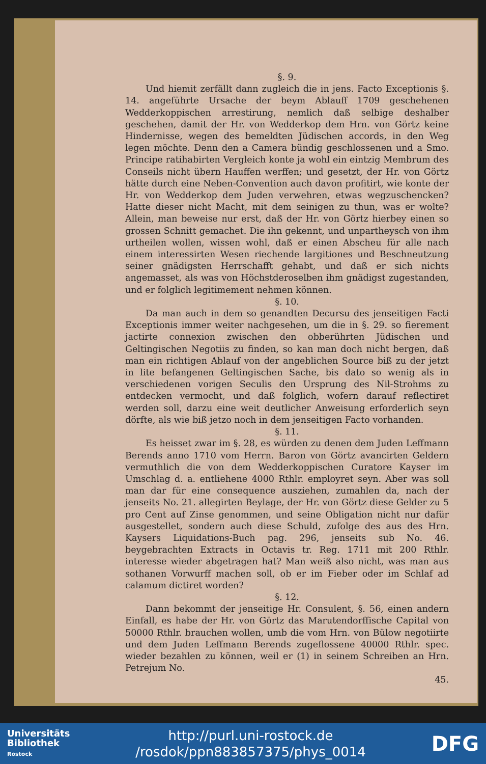§. 9.
Und hiemit zerfällt dann zugleich die in jens. Facto Exceptionis §. 14. angeführte Ursache der beym Ablauff 1709 geschehenen Wedderkoppischen arrestirung, nemlich daß selbige deshalber geschehen, damit der Hr. von Wedderkop dem Hrn. von Görtz keine Hindernisse, wegen des bemeldten Jüdischen accords, in den Weg legen möchte. Denn den a Camera bündig geschlossenen und a Smo. Principe ratihabirten Vergleich konte ja wohl ein eintzig Membrum des Conseils nicht übern Hauffen werffen; und gesetzt, der Hr. von Görtz hätte durch eine Neben-Convention auch davon profitirt, wie konte der Hr. von Wedderkop dem Juden verwehren, etwas wegzuschencken? Hatte dieser nicht Macht, mit dem seinigen zu thun, was er wolte? Allein, man beweise nur erst, daß der Hr. von Görtz hierbey einen so grossen Schnitt gemachet. Die ihn gekennt, und unpartheysch von ihm urtheilen wollen, wissen wohl, daß er einen Abscheu für alle nach einem interessirten Wesen riechende largitiones und Beschneutzung seiner gnädigsten Herrschafft gehabt, und daß er sich nichts angemasset, als was von Höchstderoselben ihm gnädigst zugestanden, und er folglich legitimement nehmen können.
§. 10.
Da man auch in dem so genandten Decursu des jenseitigen Facti Exceptionis immer weiter nachgesehen, um die in §. 29. so fierement jactirte connexion zwischen den obberührten Jüdischen und Geltingischen Negotiis zu finden, so kan man doch nicht bergen, daß man ein richtigen Ablauf von der angeblichen Source biß zu der jetzt in lite befangenen Geltingischen Sache, bis dato so wenig als in verschiedenen vorigen Seculis den Ursprung des Nil-Strohms zu entdecken vermocht, und daß folglich, wofern darauf reflectiret werden soll, darzu eine weit deutlicher Anweisung erforderlich seyn dörfte, als wie biß jetzo noch in dem jenseitigen Facto vorhanden.
§. 11.
Es heisset zwar im §. 28, es würden zu denen dem Juden Leffmann Berends anno 1710 vom Herrn. Baron von Görtz avancirten Geldern vermuthlich die von dem Wedderkoppischen Curatore Kayser im Umschlag d. a. entliehene 4000 Rthlr. employret seyn. Aber was soll man dar für eine consequence ausziehen, zumahlen da, nach der jenseits No. 21. allegirten Beylage, der Hr. von Görtz diese Gelder zu 5 pro Cent auf Zinse genommen, und seine Obligation nicht nur dafür ausgestellet, sondern auch diese Schuld, zufolge des aus des Hrn. Kaysers Liquidations-Buch pag. 296, jenseits sub No. 46. beygebrachten Extracts in Octavis tr. Reg. 1711 mit 200 Rthlr. interesse wieder abgetragen hat? Man weiß also nicht, was man aus sothanen Vorwurff machen soll, ob er im Fieber oder im Schlaf ad calamum dictiret worden?
§. 12.
Dann bekommt der jenseitige Hr. Consulent, §. 56, einen andern Einfall, es habe der Hr. von Görtz das Marutendorffische Capital von 50000 Rthlr. brauchen wollen, umb die vom Hrn. von Bülow negotiirte und dem Juden Leffmann Berends zugeflossene 40000 Rthlr. spec. wieder bezahlen zu können, weil er (1) in seinem Schreiben an Hrn. Petrejum No.
45.
Universitäts
Bibliothek
Rostock
http://purl.uni-rostock.de
/rosdok/ppn883857375/phys_0014
DFG